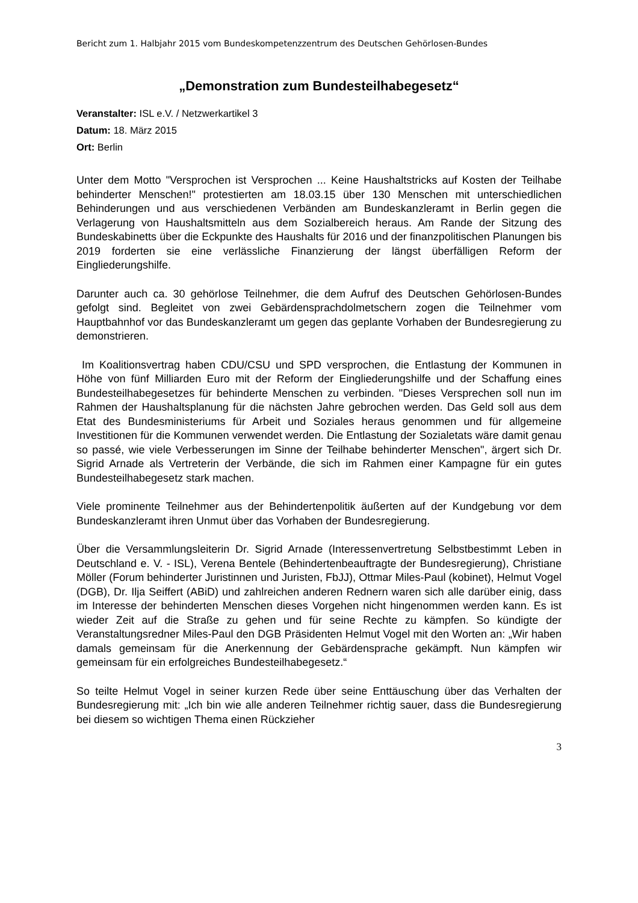Bericht zum 1. Halbjahr 2015 vom Bundeskompetenzzentrum des Deutschen Gehörlosen-Bundes
„Demonstration zum Bundesteilhabegesetz“
Veranstalter: ISL e.V. / Netzwerkartikel 3
Datum: 18. März 2015
Ort: Berlin
Unter dem Motto "Versprochen ist Versprochen ... Keine Haushaltstricks auf Kosten der Teilhabe behinderter Menschen!" protestierten am 18.03.15 über 130 Menschen mit unterschiedlichen Behinderungen und aus verschiedenen Verbänden am Bundeskanzleramt in Berlin gegen die Verlagerung von Haushaltsmitteln aus dem Sozialbereich heraus. Am Rande der Sitzung des Bundeskabinetts über die Eckpunkte des Haushalts für 2016 und der finanzpolitischen Planungen bis 2019 forderten sie eine verlässliche Finanzierung der längst überfälligen Reform der Eingliederungshilfe.
Darunter auch ca. 30 gehörlose Teilnehmer, die dem Aufruf des Deutschen Gehörlosen-Bundes gefolgt sind. Begleitet von zwei Gebärdensprachdolmetschern zogen die Teilnehmer vom Hauptbahnhof vor das Bundeskanzleramt um gegen das geplante Vorhaben der Bundesregierung zu demonstrieren.
Im Koalitionsvertrag haben CDU/CSU und SPD versprochen, die Entlastung der Kommunen in Höhe von fünf Milliarden Euro mit der Reform der Eingliederungshilfe und der Schaffung eines Bundesteilhabegesetzes für behinderte Menschen zu verbinden. "Dieses Versprechen soll nun im Rahmen der Haushaltsplanung für die nächsten Jahre gebrochen werden. Das Geld soll aus dem Etat des Bundesministeriums für Arbeit und Soziales heraus genommen und für allgemeine Investitionen für die Kommunen verwendet werden. Die Entlastung der Sozialetats wäre damit genau so passé, wie viele Verbesserungen im Sinne der Teilhabe behinderter Menschen", ärgert sich Dr. Sigrid Arnade als Vertreterin der Verbände, die sich im Rahmen einer Kampagne für ein gutes Bundesteilhabegesetz stark machen.
Viele prominente Teilnehmer aus der Behindertenpolitik äußerten auf der Kundgebung vor dem Bundeskanzleramt ihren Unmut über das Vorhaben der Bundesregierung.
Über die Versammlungsleiterin Dr. Sigrid Arnade (Interessenvertretung Selbstbestimmt Leben in Deutschland e. V. - ISL), Verena Bentele (Behindertenbeauftragte der Bundesregierung), Christiane Möller (Forum behinderter Juristinnen und Juristen, FbJJ), Ottmar Miles-Paul (kobinet), Helmut Vogel (DGB), Dr. Ilja Seiffert (ABiD) und zahlreichen anderen Rednern waren sich alle darüber einig, dass im Interesse der behinderten Menschen dieses Vorgehen nicht hingenommen werden kann. Es ist wieder Zeit auf die Straße zu gehen und für seine Rechte zu kämpfen. So kündigte der Veranstaltungsredner Miles-Paul den DGB Präsidenten Helmut Vogel mit den Worten an: „Wir haben damals gemeinsam für die Anerkennung der Gebärdensprache gekämpft. Nun kämpfen wir gemeinsam für ein erfolgreiches Bundesteilhabegesetz.“
So teilte Helmut Vogel in seiner kurzen Rede über seine Enttäuschung über das Verhalten der Bundesregierung mit: „Ich bin wie alle anderen Teilnehmer richtig sauer, dass die Bundesregierung bei diesem so wichtigen Thema einen Rückzieher
3